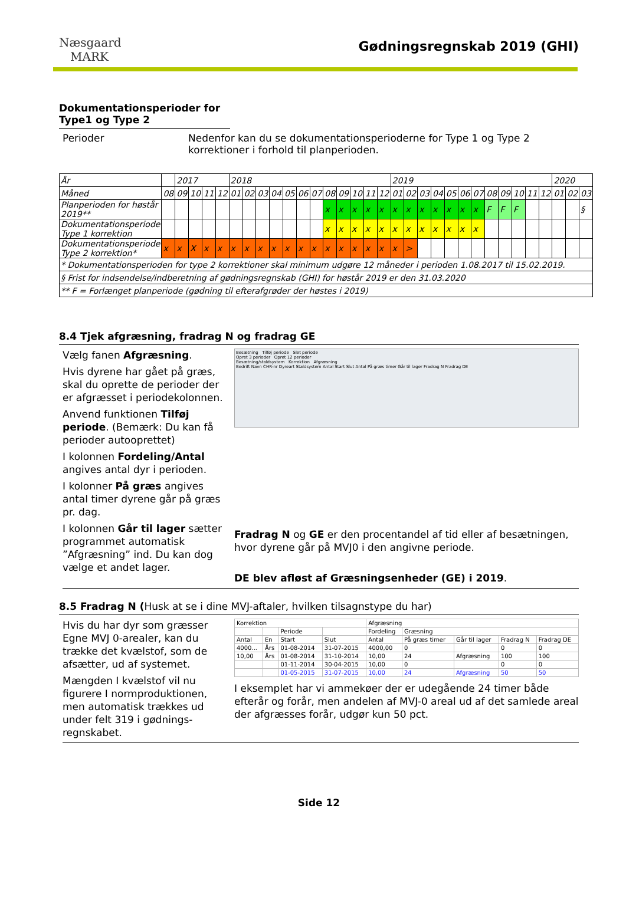Næsgaard
MARK
Gødningsregnskab 2019 (GHI)
Dokumentationsperioder for Type1 og Type 2
Perioder Nedenfor kan du se dokumentationsperioderne for Type 1 og Type 2 korrektioner i forhold til planperioden.
| År | | 2017 | | | | 2018 | | | | | | | | | | | | 2019 | | | | | | | | | | | | 2020 | | |
| Måned | 08 | 09 | 10 | 11 | 12 | 01 | 02 | 03 | 04 | 05 | 06 | 07 | 08 | 09 | 10 | 11 | 12 | 01 | 02 | 03 | 04 | 05 | 06 | 07 | 08 | 09 | 10 | 11 | 12 | 01 | 02 | 03 |
| Planperioden for høstår 2019** | | | | | | | | | | | | | x | x | x | x | x | x | x | x | x | x | x | x | F | F | F | | | | | § |
| Dokumentationsperiode Type 1 korrektion | | | | | | | | | | | | | x | x | x | x | x | x | x | x | x | x | x | x | | | | | | | | |
| Dokumentationsperiode Type 2 korrektion* | x | x | X | x | x | x | x | x | x | x | x | x | x | x | x | x | x | x | > | | | | | | | | | | | | | |
| * Dokumentationsperioden for type 2 korrektioner skal minimum udgøre 12 måneder i perioden 1.08.2017 til 15.02.2019. | | | | | | | | | | | | | | | | | | | | | | | | | | | | | | | | |
| § Frist for indsendelse/indberetning af gødningsregnskab (GHI) for høstår 2019 er den 31.03.2020 | | | | | | | | | | | | | | | | | | | | | | | | | | | | | | | | |
| ** F = Forlænget planperiode (gødning til efterafgrøder der høstes i 2019) | | | | | | | | | | | | | | | | | | | | | | | | | | | | | | | | |
8.4 Tjek afgræsning, fradrag N og fradrag GE
Vælg fanen Afgræsning.
Hvis dyrene har gået på græs, skal du oprette de perioder der er afgræsset i periodekolonnen.
Anvend funktionen Tilføj periode. (Bemærk: Du kan få perioder autooprettet)
I kolonnen Fordeling/Antal angives antal dyr i perioden.
I kolonner På græs angives antal timer dyrene går på græs pr. dag.
I kolonnen Går til lager sætter programmet automatisk ”Afgræsning” ind. Du kan dog vælge et andet lager.
Besætning Tilføj periode Slet periode
Opret 3 perioder Opret 12 perioder
Besætning/staldsystem Korrektion Afgræsning
Bedrift Navn CHR-nr Dyreart Staldsystem Antal Start Slut Antal På græs timer Går til lager Fradrag N Fradrag DE
Fradrag N og GE er den procentandel af tid eller af besætningen, hvor dyrene går på MVJ0 i den angivne periode.
DE blev afløst af Græsningsenheder (GE) i 2019.
8.5 Fradrag N (Husk at se i dine MVJ-aftaler, hvilken tilsagnstype du har)
Hvis du har dyr som græsser Egne MVJ 0-arealer, kan du trække det kvælstof, som de afsætter, ud af systemet.
Mængden I kvælstof vil nu figurere I normproduktionen, men automatisk trækkes ud under felt 319 i gødnings-regnskabet.
| Korrektion | | | | Afgræsning | | | | |
| --- | --- | --- | --- | --- | --- | --- | --- | --- |
| | | Periode | | Fordeling | Græsning | | | |
| Antal | En | Start | Slut | Antal | På græs timer | Går til lager | Fradrag N | Fradrag DE |
| 4000... | Års | 01-08-2014 | 31-07-2015 | 4000,00 | 0 | | 0 | 0 |
| 10,00 | Års | 01-08-2014 | 31-10-2014 | 10,00 | 24 | Afgræsning | 100 | 100 |
| | | 01-11-2014 | 30-04-2015 | 10,00 | 0 | | 0 | 0 |
| | | 01-05-2015 | 31-07-2015 | 10,00 | 24 | Afgræsning | 50 | 50 |
I eksemplet har vi ammekøer der er udegående 24 timer både efterår og forår, men andelen af MVJ-0 areal ud af det samlede areal der afgræsses forår, udgør kun 50 pct.
Side 12